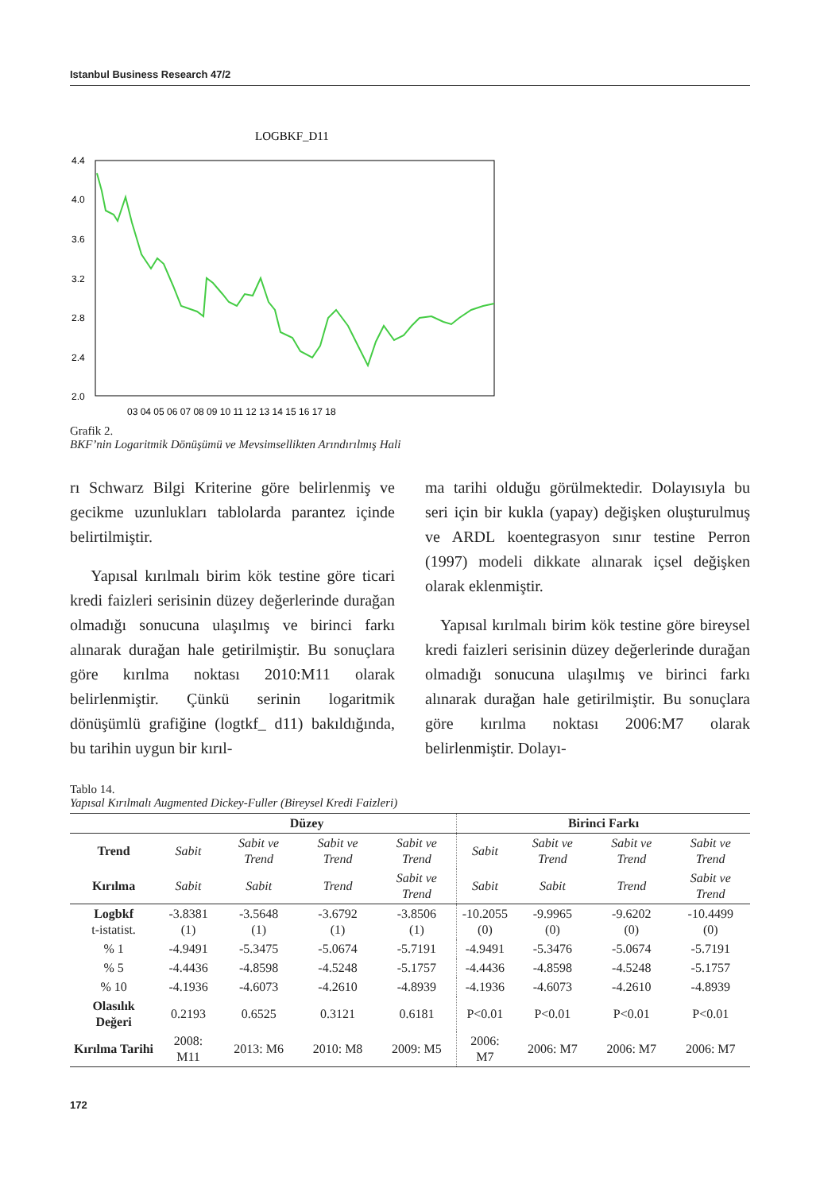Istanbul Business Research 47/2
LOGBKF_D11
4.4
4.0
3.6
3.2
2.8
2.4
2.0
03 04 05 06 07 08 09 10 11 12 13 14 15 16 17 18
Grafik 2.
BKF’nin Logaritmik Dönüşümü ve Mevsimsellikten Arındırılmış Hali
rı Schwarz Bilgi Kriterine göre belirlenmiş ve gecikme uzunlukları tablolarda parantez içinde belirtilmiştir.
Yapısal kırılmalı birim kök testine göre ticari kredi faizleri serisinin düzey değerlerinde durağan olmadığı sonucuna ulaşılmış ve birinci farkı alınarak durağan hale getirilmiştir. Bu sonuçlara göre kırılma noktası 2010:M11 olarak belirlenmiştir. Çünkü serinin logaritmik dönüşümlü grafiğine (logtkf_ d11) bakıldığında, bu tarihin uygun bir kırıl-
ma tarihi olduğu görülmektedir. Dolayısıyla bu seri için bir kukla (yapay) değişken oluşturulmuş ve ARDL koentegrasyon sınır testine Perron (1997) modeli dikkate alınarak içsel değişken olarak eklenmiştir.
Yapısal kırılmalı birim kök testine göre bireysel kredi faizleri serisinin düzey değerlerinde durağan olmadığı sonucuna ulaşılmış ve birinci farkı alınarak durağan hale getirilmiştir. Bu sonuçlara göre kırılma noktası 2006:M7 olarak belirlenmiştir. Dolayı-
Tablo 14.
Yapısal Kırılmalı Augmented Dickey-Fuller (Bireysel Kredi Faizleri)
| | Düzey | | | | Birinci Farkı | | | |
| --- | --- | --- | --- | --- | --- | --- | --- | --- |
| Trend | Sabit | Sabit ve Trend | Sabit ve Trend | Sabit ve Trend | Sabit | Sabit ve Trend | Sabit ve Trend | Sabit ve Trend |
| Kırılma | Sabit | Sabit | Trend | Sabit ve Trend | Sabit | Sabit | Trend | Sabit ve Trend |
| Logbkf t-istatist. | -3.8381 (1) | -3.5648 (1) | -3.6792 (1) | -3.8506 (1) | -10.2055 (0) | -9.9965 (0) | -9.6202 (0) | -10.4499 (0) |
| % 1 | -4.9491 | -5.3475 | -5.0674 | -5.7191 | -4.9491 | -5.3476 | -5.0674 | -5.7191 |
| % 5 | -4.4436 | -4.8598 | -4.5248 | -5.1757 | -4.4436 | -4.8598 | -4.5248 | -5.1757 |
| % 10 | -4.1936 | -4.6073 | -4.2610 | -4.8939 | -4.1936 | -4.6073 | -4.2610 | -4.8939 |
| Olasılık Değeri | 0.2193 | 0.6525 | 0.3121 | 0.6181 | P<0.01 | P<0.01 | P<0.01 | P<0.01 |
| Kırılma Tarihi | 2008: M11 | 2013: M6 | 2010: M8 | 2009: M5 | 2006: M7 | 2006: M7 | 2006: M7 | 2006: M7 |
172